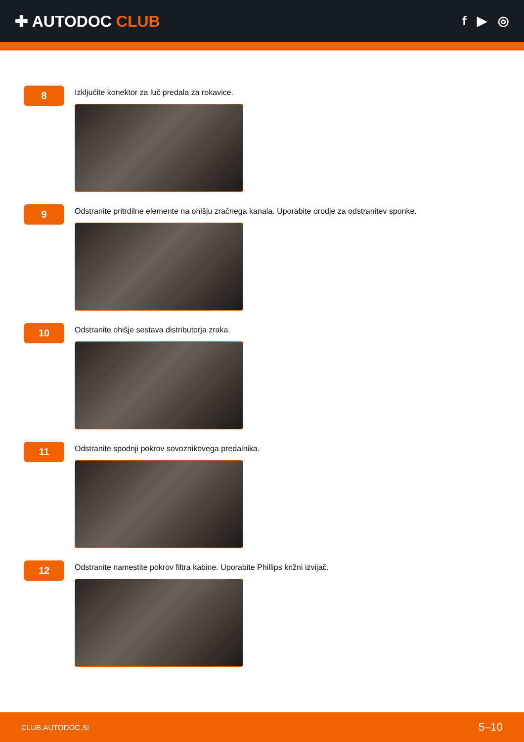✚ AUTODOC CLUB
f ▶ ◎
8
Izključite konektor za luč predala za rokavice.
9
Odstranite pritrdilne elemente na ohišju zračnega kanala. Uporabite orodje za odstranitev sponke.
10
Odstranite ohišje sestava distributorja zraka.
11
Odstranite spodnji pokrov sovoznikovega predalnika.
12
Odstranite namestite pokrov filtra kabine. Uporabite Phillips križni izvijač.
CLUB.AUTODOC.SI 5–10